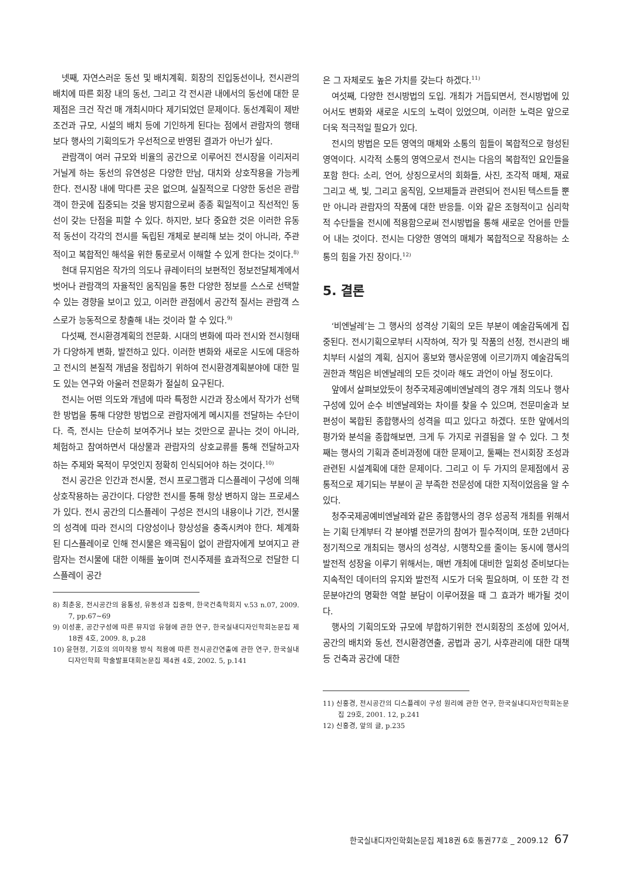넷째, 자연스러운 동선 및 배치계획. 회장의 진입동선이나, 전시관의 배치에 따른 회장 내의 동선, 그리고 각 전시관 내에서의 동선에 대한 문제점은 크건 작건 매 개최시마다 제기되었던 문제이다. 동선계획이 제반 조건과 규모, 시설의 배치 등에 기인하게 된다는 점에서 관람자의 행태보다 행사의 기획의도가 우선적으로 반영된 결과가 아닌가 싶다.
관람객이 여러 규모와 비율의 공간으로 이루어진 전시장을 이리저리 거닐게 하는 동선의 유연성은 다양한 만남, 대치와 상호작용을 가능케 한다. 전시장 내에 막다른 곳은 없으며, 실질적으로 다양한 동선은 관람객이 한곳에 집중되는 것을 방지함으로써 종종 획일적이고 직선적인 동선이 갖는 단점을 피할 수 있다. 하지만, 보다 중요한 것은 이러한 유동적 동선이 각각의 전시를 독립된 개체로 분리해 보는 것이 아니라, 주관적이고 복합적인 해석을 위한 통로로서 이해할 수 있게 한다는 것이다.<sup>8)</sup>
현대 뮤지엄은 작가의 의도나 큐레이터의 보편적인 정보전달체계에서 벗어나 관람객의 자율적인 움직임을 통한 다양한 정보를 스스로 선택할 수 있는 경향을 보이고 있고, 이러한 관점에서 공간적 질서는 관람객 스스로가 능동적으로 창출해 내는 것이라 할 수 있다.<sup>9)</sup>
다섯째, 전시환경계획의 전문화. 시대의 변화에 따라 전시와 전시형태가 다양하게 변화, 발전하고 있다. 이러한 변화와 새로운 시도에 대응하고 전시의 본질적 개념을 정립하기 위하여 전시환경계획분야에 대한 밀도 있는 연구와 아울러 전문화가 절실히 요구된다.
전시는 어떤 의도와 개념에 따라 특정한 시간과 장소에서 작가가 선택한 방법을 통해 다양한 방법으로 관람자에게 메시지를 전달하는 수단이다. 즉, 전시는 단순히 보여주거나 보는 것만으로 끝나는 것이 아니라, 체험하고 참여하면서 대상물과 관람자의 상호교류를 통해 전달하고자 하는 주제와 목적이 무엇인지 정확히 인식되어야 하는 것이다.<sup>10)</sup>
전시 공간은 인간과 전시물, 전시 프로그램과 디스플레이 구성에 의해 상호작용하는 공간이다. 다양한 전시를 통해 항상 변하지 않는 프로세스가 있다. 전시 공간의 디스플레이 구성은 전시의 내용이나 기간, 전시물의 성격에 따라 전시의 다양성이나 향상성을 충족시켜야 한다. 체계화 된 디스플레이로 인해 전시물은 왜곡됨이 없이 관람자에게 보여지고 관람자는 전시물에 대한 이해를 높이며 전시주제를 효과적으로 전달한 디스플레이 공간
8) 최춘웅, 전시공간의 융통성, 유동성과 집중력, 한국건축학회지 v.53 n.07, 2009. 7, pp.67~69
9) 이성훈, 공간구성에 따른 뮤지엄 유형에 관한 연구, 한국실내디자인학회논문집 제18권 4호, 2009. 8, p.28
10) 윤현정, 기호의 의미작용 방식 적용에 따른 전시공간연출에 관한 연구, 한국실내디자인학회 학술발표대회논문집 제4권 4호, 2002. 5, p.141
은 그 자체로도 높은 가치를 갖는다 하겠다.<sup>11)</sup>
여섯째, 다양한 전시방법의 도입. 개최가 거듭되면서, 전시방법에 있어서도 변화와 새로운 시도의 노력이 있었으며, 이러한 노력은 앞으로 더욱 적극적일 필요가 있다.
전시의 방법은 모든 영역의 매체와 소통의 힘들이 복합적으로 형성된 영역이다. 시각적 소통의 영역으로서 전시는 다음의 복합적인 요인들을 포함 한다: 소리, 언어, 상징으로서의 회화들, 사진, 조각적 매체, 재료 그리고 색, 빛, 그리고 움직임, 오브제들과 관련되어 전시된 텍스트들 뿐 만 아니라 관람자의 작품에 대한 반응들. 이와 같은 조형적이고 심리학적 수단들을 전시에 적용함으로써 전시방법을 통해 새로운 언어를 만들어 내는 것이다. 전시는 다양한 영역의 매체가 복합적으로 작용하는 소통의 힘을 가진 장이다.<sup>12)</sup>
5. 결론
‘비엔날레’는 그 행사의 성격상 기획의 모든 부분이 예술감독에게 집중된다. 전시기획으로부터 시작하여, 작가 및 작품의 선정, 전시관의 배치부터 시설의 계획, 심지어 홍보와 행사운영에 이르기까지 예술감독의 권한과 책임은 비엔날레의 모든 것이라 해도 과언이 아닐 정도이다.
앞에서 살펴보았듯이 청주국제공예비엔날레의 경우 개최 의도나 행사구성에 있어 순수 비엔날레와는 차이를 찾을 수 있으며, 전문미술과 보편성이 복합된 종합행사의 성격을 띠고 있다고 하겠다. 또한 앞에서의 평가와 분석을 종합해보면, 크게 두 가지로 귀결됨을 알 수 있다. 그 첫째는 행사의 기획과 준비과정에 대한 문제이고, 둘째는 전시회장 조성과 관련된 시설계획에 대한 문제이다. 그리고 이 두 가지의 문제점에서 공통적으로 제기되는 부분이 곧 부족한 전문성에 대한 지적이었음을 알 수 있다.
청주국제공예비엔날레와 같은 종합행사의 경우 성공적 개최를 위해서는 기획 단계부터 각 분야별 전문가의 참여가 필수적이며, 또한 2년마다 정기적으로 개최되는 행사의 성격상, 시행착오를 줄이는 동시에 행사의 발전적 성장을 이루기 위해서는, 매번 개최에 대비한 일회성 준비보다는 지속적인 데이터의 유지와 발전적 시도가 더욱 필요하며, 이 또한 각 전문분야간의 명확한 역할 분담이 이루어졌을 때 그 효과가 배가될 것이다.
행사의 기획의도와 규모에 부합하기위한 전시회장의 조성에 있어서, 공간의 배치와 동선, 전시환경연출, 공법과 공기, 사후관리에 대한 대책 등 건축과 공간에 대한
11) 신홍경, 전시공간의 디스플레이 구성 원리에 관한 연구, 한국실내디자인학회논문집 29호, 2001. 12, p.241
12) 신홍경, 앞의 글, p.235
한국실내디자인학회논문집 제18권 6호 통권77호 _ 2009.12 67